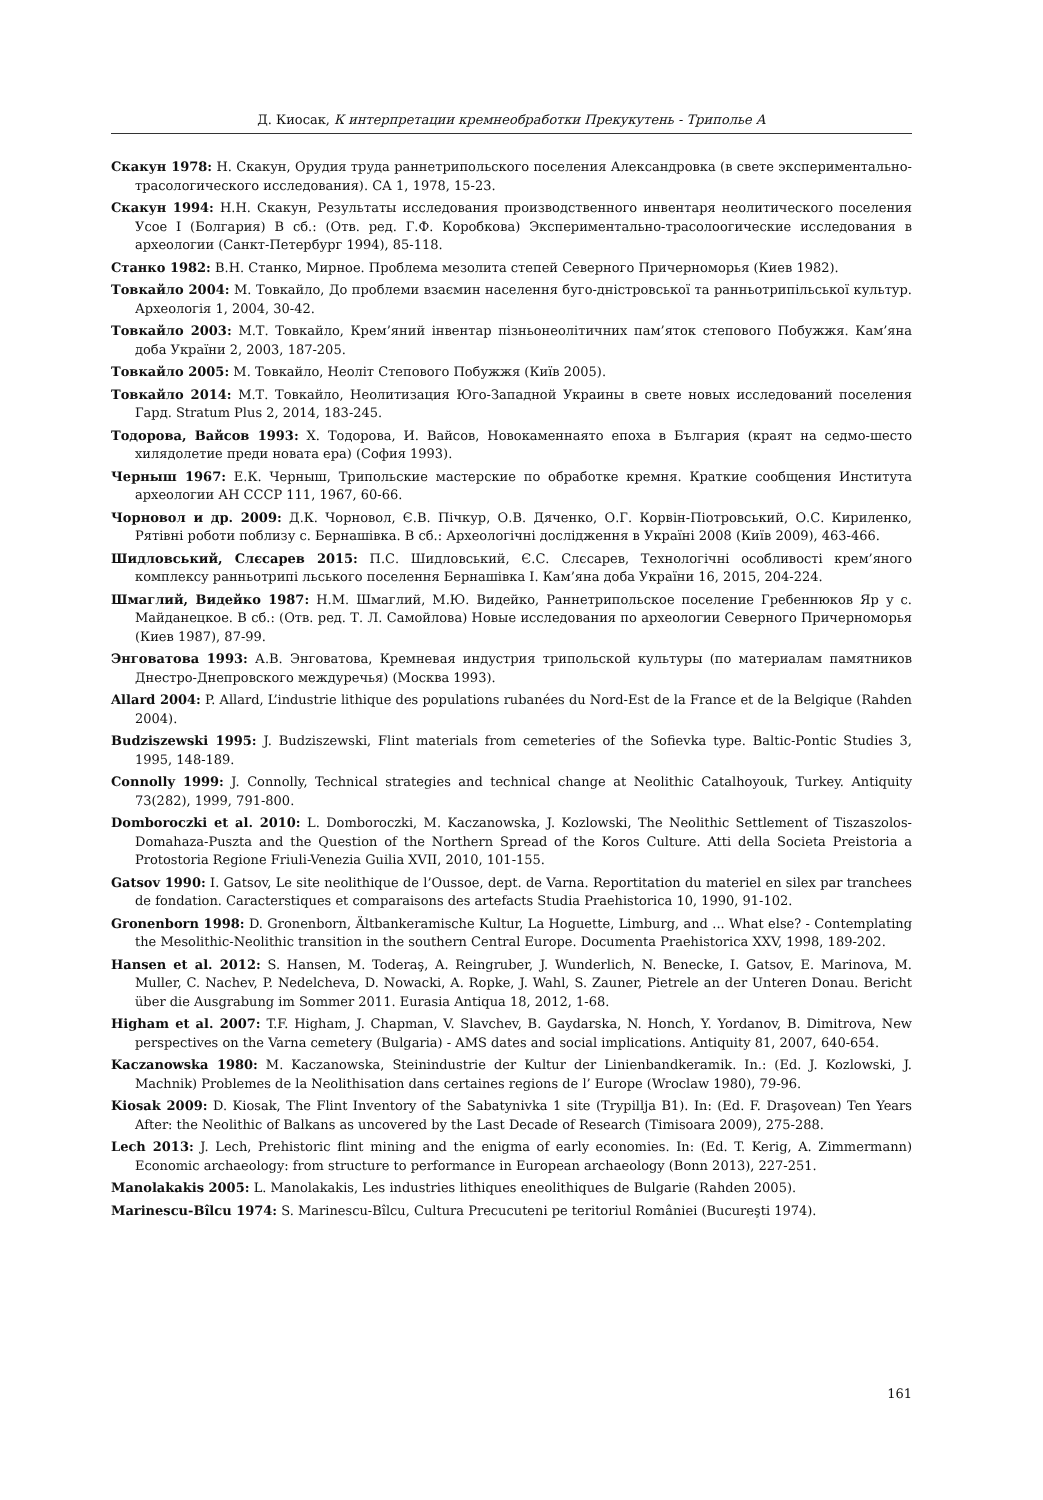Д. Киосак, К интерпретации кремнеобработки Прекукутень - Триполье А
Скакун 1978: Н. Скакун, Орудия труда раннетрипольского поселения Александровка (в свете экспериментально-трасологического исследования). СА 1, 1978, 15-23.
Скакун 1994: Н.Н. Скакун, Результаты исследования производственного инвентаря неолитического поселения Усое I (Болгария) В сб.: (Отв. ред. Г.Ф. Коробкова) Экспериментально-трасолоогические исследования в археологии (Санкт-Петербург 1994), 85-118.
Станко 1982: В.Н. Станко, Мирное. Проблема мезолита степей Северного Причерноморья (Киев 1982).
Товкайло 2004: М. Товкайло, До проблеми взаємин населення буго-дністровської та ранньотрипільської культур. Археологія 1, 2004, 30-42.
Товкайло 2003: М.Т. Товкайло, Крем’яний інвентар пізньонеолітичних пам’яток степового Побужжя. Кам’яна доба України 2, 2003, 187-205.
Товкайло 2005: М. Товкайло, Неоліт Степового Побужжя (Київ 2005).
Товкайло 2014: М.Т. Товкайло, Неолитизация Юго-Западной Украины в свете новых исследований поселения Гард. Stratum Plus 2, 2014, 183-245.
Тодорова, Вайсов 1993: Х. Тодорова, И. Вайсов, Новокаменнаято епоха в България (краят на седмо-шесто хилядолетие преди новата ера) (София 1993).
Черныш 1967: Е.К. Черныш, Трипольские мастерские по обработке кремня. Краткие сообщения Института археологии АН СССР 111, 1967, 60-66.
Чорновол и др. 2009: Д.К. Чорновол, Є.В. Пічкур, О.В. Дяченко, О.Г. Корвін-Піотровський, О.С. Кириленко, Рятівні роботи поблизу с. Бернашівка. В сб.: Археологічні дослідження в Україні 2008 (Київ 2009), 463-466.
Шидловський, Слєсарев 2015: П.С. Шидловський, Є.С. Слєсарев, Технологічні особливості крем’яного комплексу ранньотрипі льського поселення Бернашівка I. Кам’яна доба України 16, 2015, 204-224.
Шмаглий, Видейко 1987: Н.М. Шмаглий, М.Ю. Видейко, Раннетрипольское поселение Гребеннюков Яр у с. Майданецкое. В сб.: (Отв. ред. Т. Л. Самойлова) Новые исследования по археологии Северного Причерноморья (Киев 1987), 87-99.
Энговатова 1993: А.В. Энговатова, Кремневая индустрия трипольской культуры (по материалам памятников Днестро-Днепровского междуречья) (Москва 1993).
Allard 2004: P. Allard, L’industrie lithique des populations rubanées du Nord-Est de la France et de la Belgique (Rahden 2004).
Budziszewski 1995: J. Budziszewski, Flint materials from cemeteries of the Sofievka type. Baltic-Pontic Studies 3, 1995, 148-189.
Connolly 1999: J. Connolly, Technical strategies and technical change at Neolithic Catalhoyouk, Turkey. Antiquity 73(282), 1999, 791-800.
Domboroczki et al. 2010: L. Domboroczki, M. Kaczanowska, J. Kozlowski, The Neolithic Settlement of Tiszaszolos-Domahaza-Puszta and the Question of the Northern Spread of the Koros Culture. Atti della Societa Preistoria a Protostoria Regione Friuli-Venezia Guilia XVII, 2010, 101-155.
Gatsov 1990: I. Gatsov, Le site neolithique de l’Oussoe, dept. de Varna. Reportitation du materiel en silex par tranchees de fondation. Caracterstiques et comparaisons des artefacts Studia Praehistorica 10, 1990, 91-102.
Gronenborn 1998: D. Gronenborn, Ältbankeramische Kultur, La Hoguette, Limburg, and ... What else? - Contemplating the Mesolithic-Neolithic transition in the southern Central Europe. Documenta Praehistorica XXV, 1998, 189-202.
Hansen et al. 2012: S. Hansen, M. Toderaş, A. Reingruber, J. Wunderlich, N. Benecke, I. Gatsov, E. Marinova, M. Muller, C. Nachev, P. Nedelcheva, D. Nowacki, A. Ropke, J. Wahl, S. Zauner, Pietrele an der Unteren Donau. Bericht über die Ausgrabung im Sommer 2011. Eurasia Antiqua 18, 2012, 1-68.
Higham et al. 2007: T.F. Higham, J. Chapman, V. Slavchev, B. Gaydarska, N. Honch, Y. Yordanov, B. Dimitrova, New perspectives on the Varna cemetery (Bulgaria) - AMS dates and social implications. Antiquity 81, 2007, 640-654.
Kaczanowska 1980: M. Kaczanowska, Steinindustrie der Kultur der Linienbandkeramik. In.: (Ed. J. Kozlowski, J. Machnik) Problemes de la Neolithisation dans certaines regions de l’ Europe (Wroclaw 1980), 79-96.
Kiosak 2009: D. Kiosak, The Flint Inventory of the Sabatynivka 1 site (Trypillja B1). In: (Ed. F. Draşovean) Ten Years After: the Neolithic of Balkans as uncovered by the Last Decade of Research (Timisoara 2009), 275-288.
Lech 2013: J. Lech, Prehistoric flint mining and the enigma of early economies. In: (Ed. T. Kerig, A. Zimmermann) Economic archaeology: from structure to performance in European archaeology (Bonn 2013), 227-251.
Manolakakis 2005: L. Manolakakis, Les industries lithiques eneolithiques de Bulgarie (Rahden 2005).
Marinescu-Bîlcu 1974: S. Marinescu-Bîlcu, Cultura Precucuteni pe teritoriul României (Bucureşti 1974).
161